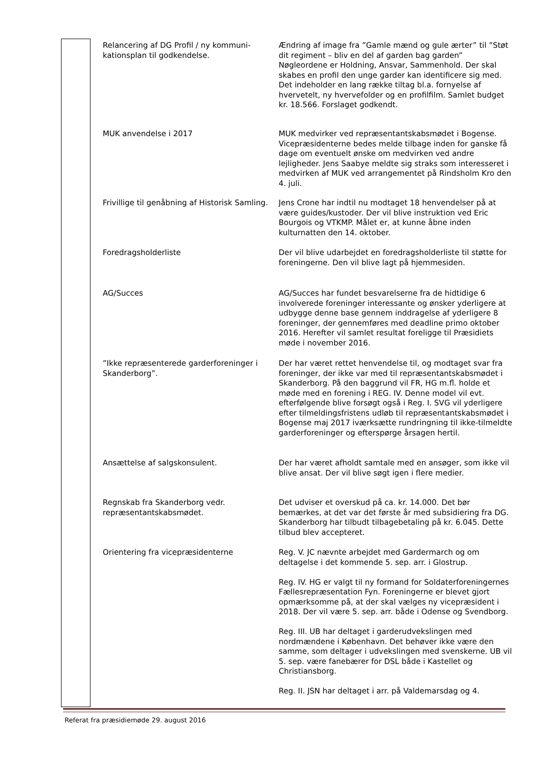| Relancering af DG Profil / ny kommuni- kationsplan til godkendelse. | Ændring af image fra ”Gamle mænd og gule ærter” til ”Støt dit regiment – bliv en del af garden bag garden” Nøgleordene er Holdning, Ansvar, Sammenhold. Der skal skabes en profil den unge garder kan identificere sig med. Det indeholder en lang række tiltag bl.a. fornyelse af hvervetelt, ny hvervefolder og en profilfilm. Samlet budget kr. 18.566. Forslaget godkendt. |
| MUK anvendelse i 2017 | MUK medvirker ved repræsentantskabsmødet i Bogense. Vicepræsidenterne bedes melde tilbage inden for ganske få dage om eventuelt ønske om medvirken ved andre lejligheder. Jens Saabye meldte sig straks som interesseret i medvirken af MUK ved arrangementet på Rindsholm Kro den 4. juli. |
| Frivillige til genåbning af Historisk Samling. | Jens Crone har indtil nu modtaget 18 henvendelser på at være guides/kustoder. Der vil blive instruktion ved Eric Bourgois og VTKMP. Målet er, at kunne åbne inden kulturnatten den 14. oktober. |
| Foredragsholderliste | Der vil blive udarbejdet en foredragsholderliste til støtte for foreningerne. Den vil blive lagt på hjemmesiden. |
| AG/Succes | AG/Succes har fundet besvarelserne fra de hidtidige 6 involverede foreninger interessante og ønsker yderligere at udbygge denne base gennem inddragelse af yderligere 8 foreninger, der gennemføres med deadline primo oktober 2016. Herefter vil samlet resultat foreligge til Præsidiets møde i november 2016. |
| ”Ikke repræsenterede garderforeninger i Skanderborg”. | Der har været rettet henvendelse til, og modtaget svar fra foreninger, der ikke var med til repræsentantskabsmødet i Skanderborg. På den baggrund vil FR, HG m.fl. holde et møde med en forening i REG. IV. Denne model vil evt. efterfølgende blive forsøgt også i Reg. I. SVG vil yderligere efter tilmeldingsfristens udløb til repræsentantskabsmødet i Bogense maj 2017 iværksætte rundringning til ikke-tilmeldte garderforeninger og efterspørge årsagen hertil. |
| Ansættelse af salgskonsulent. | Der har været afholdt samtale med en ansøger, som ikke vil blive ansat. Der vil blive søgt igen i flere medier. |
| Regnskab fra Skanderborg vedr. repræsentantskabsmødet. | Det udviser et overskud på ca. kr. 14.000. Det bør bemærkes, at det var det første år med subsidiering fra DG. Skanderborg har tilbudt tilbagebetaling på kr. 6.045. Dette tilbud blev accepteret. |
| Orientering fra vicepræsidenterne | Reg. V. JC nævnte arbejdet med Gardermarch og om deltagelse i det kommende 5. sep. arr. i Glostrup. Reg. IV. HG er valgt til ny formand for Soldaterforeningernes Fællesrepræsentation Fyn. Foreningerne er blevet gjort opmærksomme på, at der skal vælges ny vicepræsident i 2018. Der vil være 5. sep. arr. både i Odense og Svendborg. Reg. III. UB har deltaget i garderudvekslingen med nordmændene i København. Det behøver ikke være den samme, som deltager i udvekslingen med svenskerne. UB vil 5. sep. være fanebærer for DSL både i Kastellet og Christiansborg. Reg. II. JSN har deltaget i arr. på Valdemarsdag og 4. |
Referat fra præsidiemøde 29. august 2016